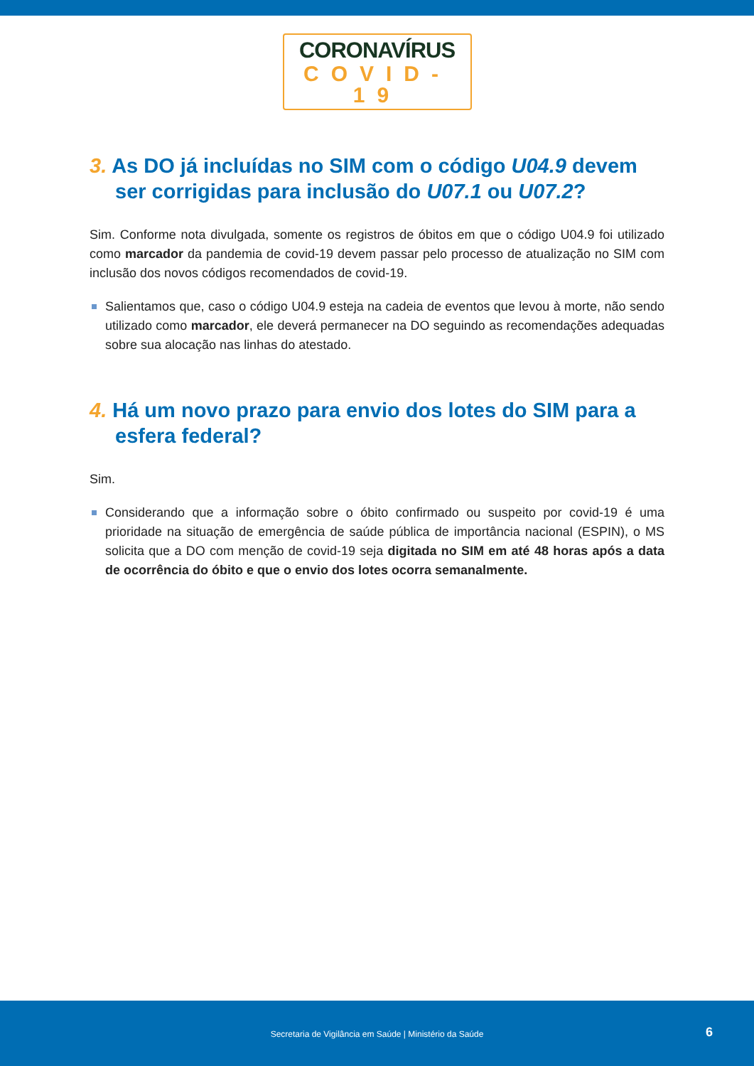CORONAVÍRUS
COVID-19
3. As DO já incluídas no SIM com o código U04.9 devem ser corrigidas para inclusão do U07.1 ou U07.2?
Sim. Conforme nota divulgada, somente os registros de óbitos em que o código U04.9 foi utilizado como marcador da pandemia de covid-19 devem passar pelo processo de atualização no SIM com inclusão dos novos códigos recomendados de covid-19.
Salientamos que, caso o código U04.9 esteja na cadeia de eventos que levou à morte, não sendo utilizado como marcador, ele deverá permanecer na DO seguindo as recomendações adequadas sobre sua alocação nas linhas do atestado.
4. Há um novo prazo para envio dos lotes do SIM para a esfera federal?
Sim.
Considerando que a informação sobre o óbito confirmado ou suspeito por covid-19 é uma prioridade na situação de emergência de saúde pública de importância nacional (ESPIN), o MS solicita que a DO com menção de covid-19 seja digitada no SIM em até 48 horas após a data de ocorrência do óbito e que o envio dos lotes ocorra semanalmente.
Secretaria de Vigilância em Saúde | Ministério da Saúde
6